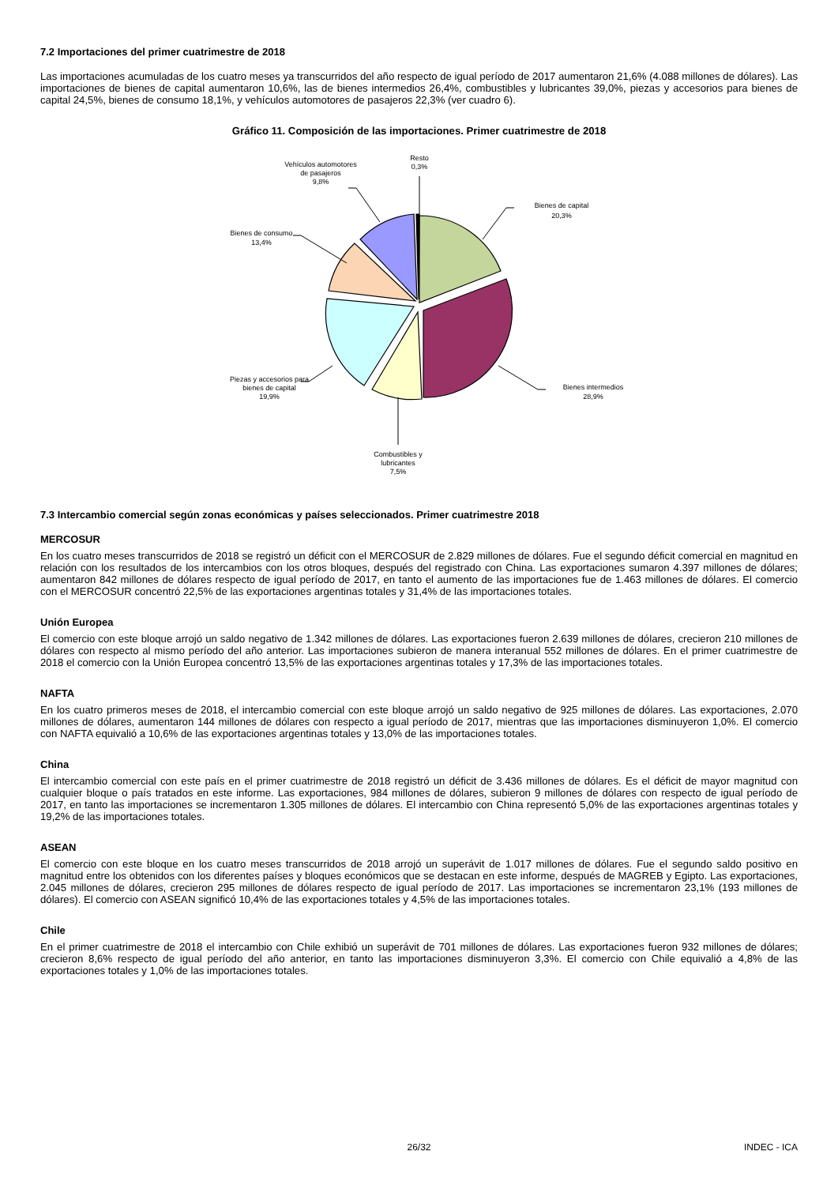7.2 Importaciones del primer cuatrimestre de 2018
Las importaciones acumuladas de los cuatro meses ya transcurridos del año respecto de igual período de 2017 aumentaron 21,6% (4.088 millones de dólares). Las importaciones de bienes de capital aumentaron 10,6%, las de bienes intermedios 26,4%, combustibles y lubricantes 39,0%, piezas y accesorios para bienes de capital 24,5%, bienes de consumo 18,1%, y vehículos automotores de pasajeros 22,3% (ver cuadro 6).
Gráfico 11. Composición de las importaciones. Primer cuatrimestre de 2018
Resto
0,3%
Vehículos automotores
de pasajeros
9,8%
Bienes de capital
20,3%
Bienes de consumo
13,4%
Bienes intermedios
28,9%
Piezas y accesorios para
bienes de capital
19,9%
Combustibles y
lubricantes
7,5%
7.3 Intercambio comercial según zonas económicas y países seleccionados. Primer cuatrimestre 2018
MERCOSUR
En los cuatro meses transcurridos de 2018 se registró un déficit con el MERCOSUR de 2.829 millones de dólares. Fue el segundo déficit comercial en magnitud en relación con los resultados de los intercambios con los otros bloques, después del registrado con China. Las exportaciones sumaron 4.397 millones de dólares; aumentaron 842 millones de dólares respecto de igual período de 2017, en tanto el aumento de las importaciones fue de 1.463 millones de dólares. El comercio con el MERCOSUR concentró 22,5% de las exportaciones argentinas totales y 31,4% de las importaciones totales.
Unión Europea
El comercio con este bloque arrojó un saldo negativo de 1.342 millones de dólares. Las exportaciones fueron 2.639 millones de dólares, crecieron 210 millones de dólares con respecto al mismo período del año anterior. Las importaciones subieron de manera interanual 552 millones de dólares. En el primer cuatrimestre de 2018 el comercio con la Unión Europea concentró 13,5% de las exportaciones argentinas totales y 17,3% de las importaciones totales.
NAFTA
En los cuatro primeros meses de 2018, el intercambio comercial con este bloque arrojó un saldo negativo de 925 millones de dólares. Las exportaciones, 2.070 millones de dólares, aumentaron 144 millones de dólares con respecto a igual período de 2017, mientras que las importaciones disminuyeron 1,0%. El comercio con NAFTA equivalió a 10,6% de las exportaciones argentinas totales y 13,0% de las importaciones totales.
China
El intercambio comercial con este país en el primer cuatrimestre de 2018 registró un déficit de 3.436 millones de dólares. Es el déficit de mayor magnitud con cualquier bloque o país tratados en este informe. Las exportaciones, 984 millones de dólares, subieron 9 millones de dólares con respecto de igual período de 2017, en tanto las importaciones se incrementaron 1.305 millones de dólares. El intercambio con China representó 5,0% de las exportaciones argentinas totales y 19,2% de las importaciones totales.
ASEAN
El comercio con este bloque en los cuatro meses transcurridos de 2018 arrojó un superávit de 1.017 millones de dólares. Fue el segundo saldo positivo en magnitud entre los obtenidos con los diferentes países y bloques económicos que se destacan en este informe, después de MAGREB y Egipto. Las exportaciones, 2.045 millones de dólares, crecieron 295 millones de dólares respecto de igual período de 2017. Las importaciones se incrementaron 23,1% (193 millones de dólares). El comercio con ASEAN significó 10,4% de las exportaciones totales y 4,5% de las importaciones totales.
Chile
En el primer cuatrimestre de 2018 el intercambio con Chile exhibió un superávit de 701 millones de dólares. Las exportaciones fueron 932 millones de dólares; crecieron 8,6% respecto de igual período del año anterior, en tanto las importaciones disminuyeron 3,3%. El comercio con Chile equivalió a 4,8% de las exportaciones totales y 1,0% de las importaciones totales.
26/32 INDEC - ICA